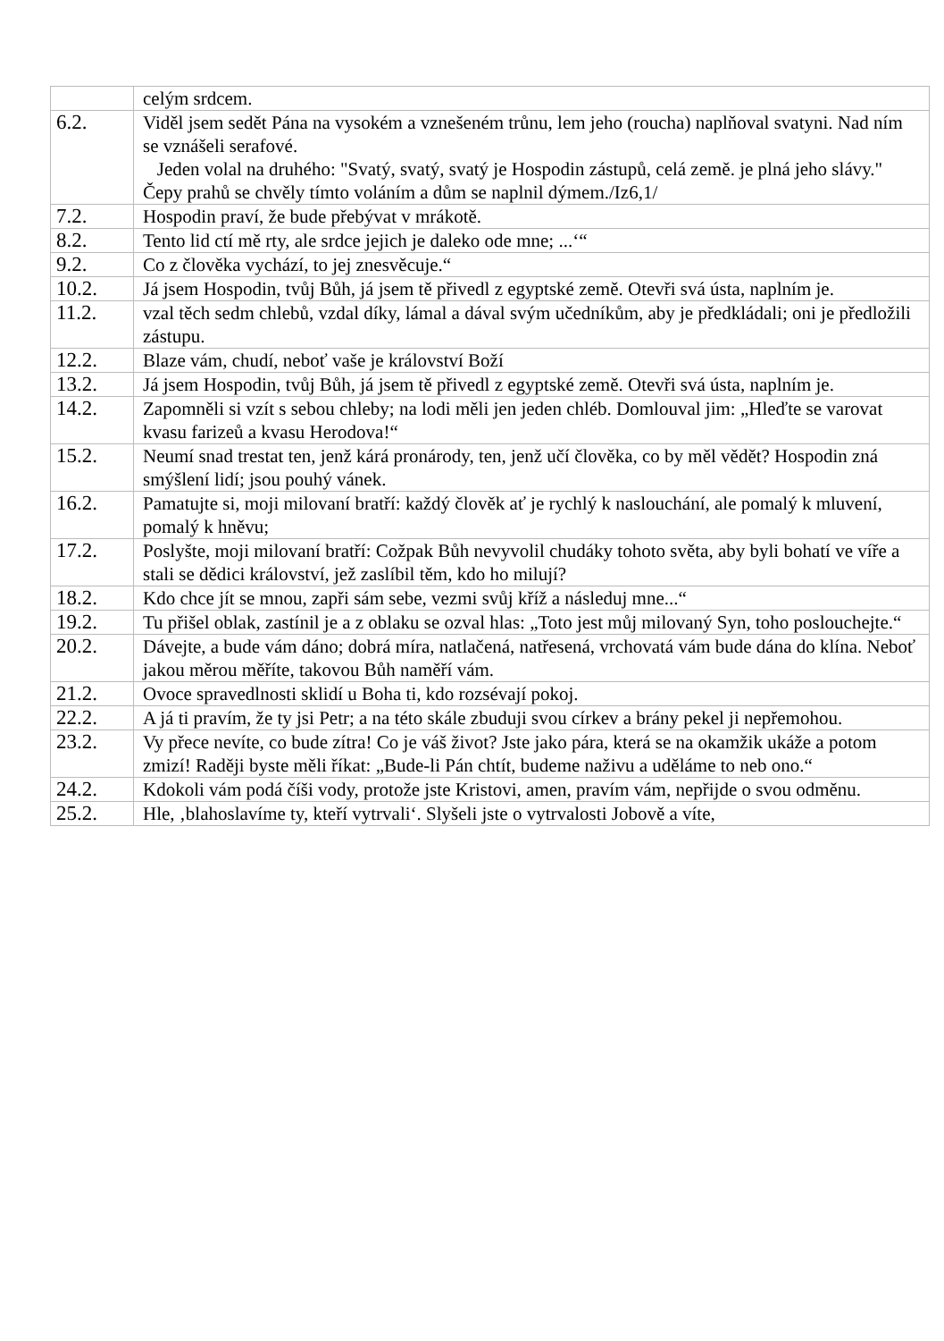| | celým srdcem. |
| 6.2. | Viděl jsem sedět Pána na vysokém a vznešeném trůnu, lem jeho (roucha) naplňoval svatyni. Nad ním se vznášeli serafové. Jeden volal na druhého: "Svatý, svatý, svatý je Hospodin zástupů, celá země. je plná jeho slávy." Čepy prahů se chvěly tímto voláním a dům se naplnil dýmem./Iz6,1/ |
| 7.2. | Hospodin praví, že bude přebývat v mrákotě. |
| 8.2. | Tento lid ctí mě rty, ale srdce jejich je daleko ode mne; ...‘“ |
| 9.2. | Co z člověka vychází, to jej znesvěcuje.“ |
| 10.2. | Já jsem Hospodin, tvůj Bůh, já jsem tě přivedl z egyptské země. Otevři svá ústa, naplním je. |
| 11.2. | vzal těch sedm chlebů, vzdal díky, lámal a dával svým učedníkům, aby je předkládali; oni je předložili zástupu. |
| 12.2. | Blaze vám, chudí, neboť vaše je království Boží |
| 13.2. | Já jsem Hospodin, tvůj Bůh, já jsem tě přivedl z egyptské země. Otevři svá ústa, naplním je. |
| 14.2. | Zapomněli si vzít s sebou chleby; na lodi měli jen jeden chléb. Domlouval jim: „Hleďte se varovat kvasu farizeů a kvasu Herodova!“ |
| 15.2. | Neumí snad trestat ten, jenž kárá pronárody, ten, jenž učí člověka, co by měl vědět? Hospodin zná smýšlení lidí; jsou pouhý vánek. |
| 16.2. | Pamatujte si, moji milovaní bratří: každý člověk ať je rychlý k naslouchání, ale pomalý k mluvení, pomalý k hněvu; |
| 17.2. | Poslyšte, moji milovaní bratří: Cožpak Bůh nevyvolil chudáky tohoto světa, aby byli bohatí ve víře a stali se dědici království, jež zaslíbil těm, kdo ho milují? |
| 18.2. | Kdo chce jít se mnou, zapři sám sebe, vezmi svůj kříž a následuj mne...“ |
| 19.2. | Tu přišel oblak, zastínil je a z oblaku se ozval hlas: „Toto jest můj milovaný Syn, toho poslouchejte.“ |
| 20.2. | Dávejte, a bude vám dáno; dobrá míra, natlačená, natřesená, vrchovatá vám bude dána do klína. Neboť jakou měrou měříte, takovou Bůh naměří vám. |
| 21.2. | Ovoce spravedlnosti sklidí u Boha ti, kdo rozsévají pokoj. |
| 22.2. | A já ti pravím, že ty jsi Petr; a na této skále zbuduji svou církev a brány pekel ji nepřemohou. |
| 23.2. | Vy přece nevíte, co bude zítra! Co je váš život? Jste jako pára, která se na okamžik ukáže a potom zmizí! Raději byste měli říkat: „Bude-li Pán chtít, budeme naživu a uděláme to neb ono.“ |
| 24.2. | Kdokoli vám podá číši vody, protože jste Kristovi, amen, pravím vám, nepřijde o svou odměnu. |
| 25.2. | Hle, ‚blahoslavíme ty, kteří vytrvali‘. Slyšeli jste o vytrvalosti Jobově a víte, |